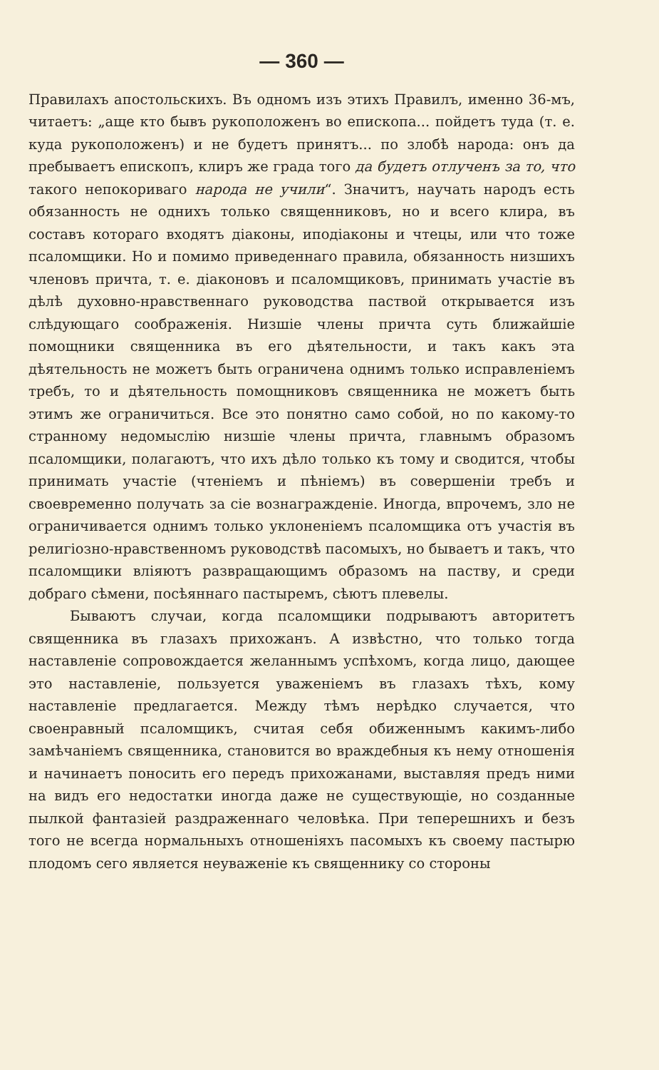— 360 —
Правилахъ апостольскихъ. Въ одномъ изъ этихъ Правилъ, именно 36-мъ, читаетъ: „аще кто бывъ рукоположенъ во епископа... пойдетъ туда (т. е. куда рукоположенъ) и не будетъ принятъ... по злобѣ народа: онъ да пребываетъ епископъ, клиръ же града того да будетъ отлученъ за то, что такого непокориваго народа не учили“. Значитъ, научать народъ есть обязанность не однихъ только священниковъ, но и всего клира, въ составъ котораго входятъ діаконы, иподіаконы и чтецы, или что тоже псаломщики. Но и помимо приведеннаго правила, обязанность низшихъ членовъ причта, т. е. діаконовъ и псаломщиковъ, принимать участіе въ дѣлѣ духовно-нравственнаго руководства паствой открывается изъ слѣдующаго соображенія. Низшіе члены причта суть ближайшіе помощники священника въ его дѣятельности, и такъ какъ эта дѣятельность не можетъ быть ограничена однимъ только исправленіемъ требъ, то и дѣятельность помощниковъ священника не можетъ быть этимъ же ограничиться. Все это понятно само собой, но по какому-то странному недомыслію низшіе члены причта, главнымъ образомъ псаломщики, полагаютъ, что ихъ дѣло только къ тому и сводится, чтобы принимать участіе (чтеніемъ и пѣніемъ) въ совершеніи требъ и своевременно получать за сіе вознагражденіе. Иногда, впрочемъ, зло не ограничивается однимъ только уклоненіемъ псаломщика отъ участія въ религіозно-нравственномъ руководствѣ пасомыхъ, но бываетъ и такъ, что псаломщики вліяютъ развращающимъ образомъ на паству, и среди добраго сѣмени, посѣяннаго пастыремъ, сѣютъ плевелы.
Бываютъ случаи, когда псаломщики подрываютъ авторитетъ священника въ глазахъ прихожанъ. А извѣстно, что только тогда наставленіе сопровождается желаннымъ успѣхомъ, когда лицо, дающее это наставленіе, пользуется уваженіемъ въ глазахъ тѣхъ, кому наставленіе предлагается. Между тѣмъ нерѣдко случается, что своенравный псаломщикъ, считая себя обиженнымъ какимъ-либо замѣчаніемъ священника, становится во враждебныя къ нему отношенія и начинаетъ поносить его передъ прихожанами, выставляя предъ ними на видъ его недостатки иногда даже не существующіе, но созданные пылкой фантазіей раздраженнаго человѣка. При теперешнихъ и безъ того не всегда нормальныхъ отношеніяхъ пасомыхъ къ своему пастырю плодомъ сего является неуваженіе къ священнику со стороны